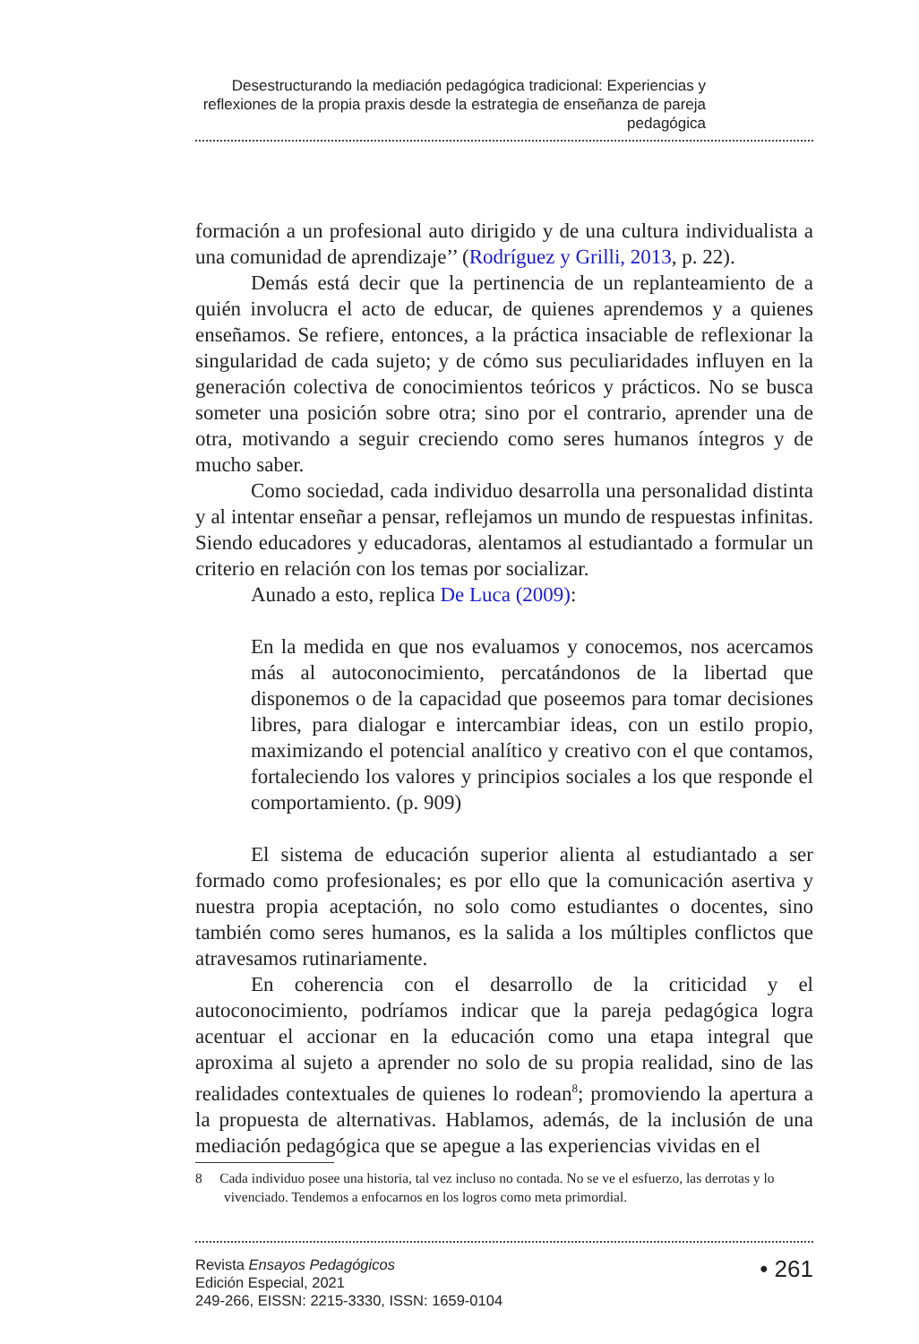Desestructurando la mediación pedagógica tradicional: Experiencias y reflexiones de la propia praxis desde la estrategia de enseñanza de pareja pedagógica
formación a un profesional auto dirigido y de una cultura individualista a una comunidad de aprendizaje’’ (Rodríguez y Grilli, 2013, p. 22).
Demás está decir que la pertinencia de un replanteamiento de a quién involucra el acto de educar, de quienes aprendemos y a quienes enseñamos. Se refiere, entonces, a la práctica insaciable de reflexionar la singularidad de cada sujeto; y de cómo sus peculiaridades influyen en la generación colectiva de conocimientos teóricos y prácticos. No se busca someter una posición sobre otra; sino por el contrario, aprender una de otra, motivando a seguir creciendo como seres humanos íntegros y de mucho saber.
Como sociedad, cada individuo desarrolla una personalidad distinta y al intentar enseñar a pensar, reflejamos un mundo de respuestas infinitas. Siendo educadores y educadoras, alentamos al estudiantado a formular un criterio en relación con los temas por socializar.
Aunado a esto, replica De Luca (2009):
En la medida en que nos evaluamos y conocemos, nos acercamos más al autoconocimiento, percatándonos de la libertad que disponemos o de la capacidad que poseemos para tomar decisiones libres, para dialogar e intercambiar ideas, con un estilo propio, maximizando el potencial analítico y creativo con el que contamos, fortaleciendo los valores y principios sociales a los que responde el comportamiento. (p. 909)
El sistema de educación superior alienta al estudiantado a ser formado como profesionales; es por ello que la comunicación asertiva y nuestra propia aceptación, no solo como estudiantes o docentes, sino también como seres humanos, es la salida a los múltiples conflictos que atravesamos rutinariamente.
En coherencia con el desarrollo de la criticidad y el autoconocimiento, podríamos indicar que la pareja pedagógica logra acentuar el accionar en la educación como una etapa integral que aproxima al sujeto a aprender no solo de su propia realidad, sino de las realidades contextuales de quienes lo rodean<sup>8</sup>; promoviendo la apertura a la propuesta de alternativas. Hablamos, además, de la inclusión de una mediación pedagógica que se apegue a las experiencias vividas en el
8 Cada individuo posee una historia, tal vez incluso no contada. No se ve el esfuerzo, las derrotas y lo vivenciado. Tendemos a enfocarnos en los logros como meta primordial.
Revista Ensayos Pedagógicos
Edición Especial, 2021
249-266, EISSN: 2215-3330, ISSN: 1659-0104
• 261